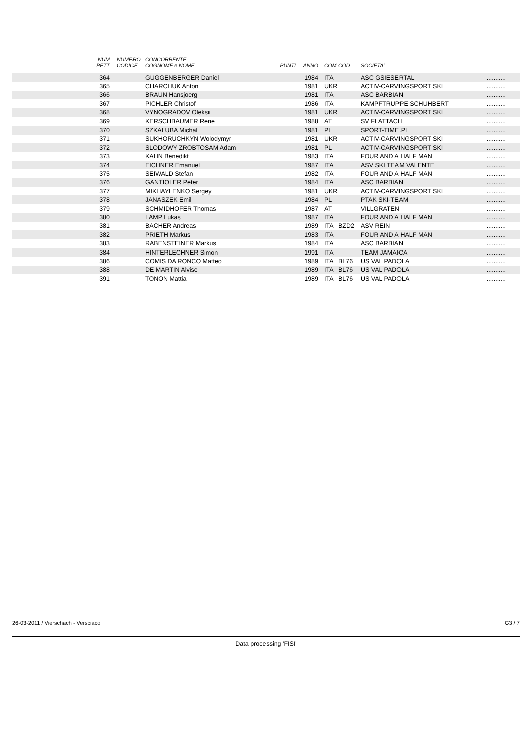| | NUM PETT | NUMERO CODICE | CONCORRENTE COGNOME e NOME | PUNTI | ANNO | COM | COD. | SOCIETA' | |
| --- | --- | --- | --- | --- | --- | --- | --- | --- | --- |
| | 364 | | GUGGENBERGER Daniel | | 1984 | ITA | | ASC GSIESERTAL | ........... |
| | 365 | | CHARCHUK Anton | | 1981 | UKR | | ACTIV-CARVINGSPORT SKI | ........... |
| | 366 | | BRAUN Hansjoerg | | 1981 | ITA | | ASC BARBIAN | ........... |
| | 367 | | PICHLER Christof | | 1986 | ITA | | KAMPFTRUPPE SCHUHBERT | ........... |
| | 368 | | VYNOGRADOV Oleksii | | 1981 | UKR | | ACTIV-CARVINGSPORT SKI | ........... |
| | 369 | | KERSCHBAUMER Rene | | 1988 | AT | | SV FLATTACH | ........... |
| | 370 | | SZKALUBA Michal | | 1981 | PL | | SPORT-TIME.PL | ........... |
| | 371 | | SUKHORUCHKYN Wolodymyr | | 1981 | UKR | | ACTIV-CARVINGSPORT SKI | ........... |
| | 372 | | SLODOWY ZROBTOSAM Adam | | 1981 | PL | | ACTIV-CARVINGSPORT SKI | ........... |
| | 373 | | KAHN Benedikt | | 1983 | ITA | | FOUR AND A HALF MAN | ........... |
| | 374 | | EICHNER Emanuel | | 1987 | ITA | | ASV SKI TEAM VALENTE | ........... |
| | 375 | | SEIWALD Stefan | | 1982 | ITA | | FOUR AND A HALF MAN | ........... |
| | 376 | | GANTIOLER Peter | | 1984 | ITA | | ASC BARBIAN | ........... |
| | 377 | | MIKHAYLENKO Sergey | | 1981 | UKR | | ACTIV-CARVINGSPORT SKI | ........... |
| | 378 | | JANASZEK Emil | | 1984 | PL | | PTAK SKI-TEAM | ........... |
| | 379 | | SCHMIDHOFER Thomas | | 1987 | AT | | VILLGRATEN | ........... |
| | 380 | | LAMP Lukas | | 1987 | ITA | | FOUR AND A HALF MAN | ........... |
| | 381 | | BACHER Andreas | | 1989 | ITA | BZD2 | ASV REIN | ........... |
| | 382 | | PRIETH Markus | | 1983 | ITA | | FOUR AND A HALF MAN | ........... |
| | 383 | | RABENSTEINER Markus | | 1984 | ITA | | ASC BARBIAN | ........... |
| | 384 | | HINTERLECHNER Simon | | 1991 | ITA | | TEAM JAMAICA | ........... |
| | 386 | | COMIS DA RONCO Matteo | | 1989 | ITA | BL76 | US VAL PADOLA | ........... |
| | 388 | | DE MARTIN Alvise | | 1989 | ITA | BL76 | US VAL PADOLA | ........... |
| | 391 | | TONON Mattia | | 1989 | ITA | BL76 | US VAL PADOLA | ........... |
26-03-2011 / Vierschach - Versciaco G3 / 7
Data processing 'FISI'